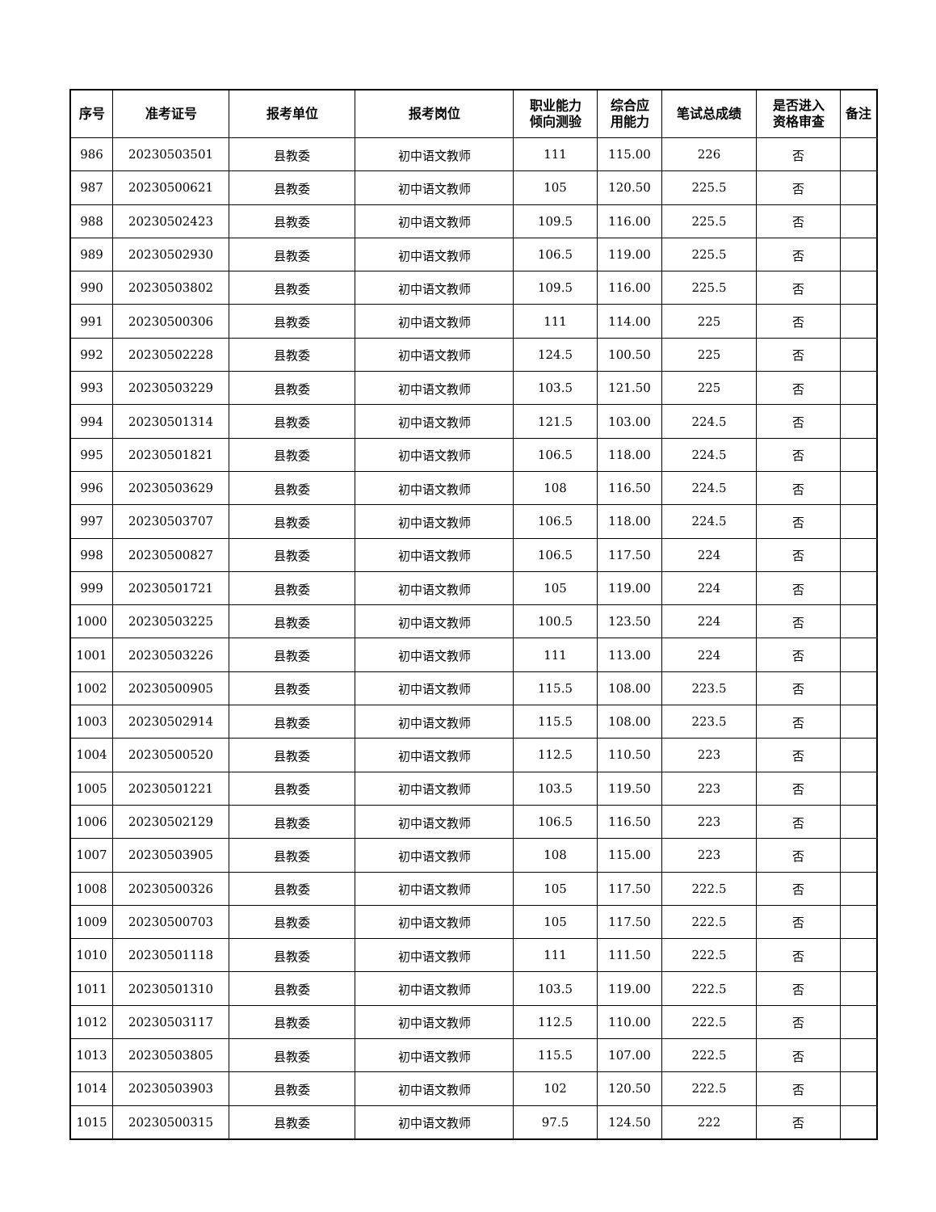| 序号 | 准考证号 | 报考单位 | 报考岗位 | 职业能力 倾向测验 | 综合应 用能力 | 笔试总成绩 | 是否进入 资格审查 | 备注 |
| --- | --- | --- | --- | --- | --- | --- | --- | --- |
| 986 | 20230503501 | 县教委 | 初中语文教师 | 111 | 115.00 | 226 | 否 | |
| 987 | 20230500621 | 县教委 | 初中语文教师 | 105 | 120.50 | 225.5 | 否 | |
| 988 | 20230502423 | 县教委 | 初中语文教师 | 109.5 | 116.00 | 225.5 | 否 | |
| 989 | 20230502930 | 县教委 | 初中语文教师 | 106.5 | 119.00 | 225.5 | 否 | |
| 990 | 20230503802 | 县教委 | 初中语文教师 | 109.5 | 116.00 | 225.5 | 否 | |
| 991 | 20230500306 | 县教委 | 初中语文教师 | 111 | 114.00 | 225 | 否 | |
| 992 | 20230502228 | 县教委 | 初中语文教师 | 124.5 | 100.50 | 225 | 否 | |
| 993 | 20230503229 | 县教委 | 初中语文教师 | 103.5 | 121.50 | 225 | 否 | |
| 994 | 20230501314 | 县教委 | 初中语文教师 | 121.5 | 103.00 | 224.5 | 否 | |
| 995 | 20230501821 | 县教委 | 初中语文教师 | 106.5 | 118.00 | 224.5 | 否 | |
| 996 | 20230503629 | 县教委 | 初中语文教师 | 108 | 116.50 | 224.5 | 否 | |
| 997 | 20230503707 | 县教委 | 初中语文教师 | 106.5 | 118.00 | 224.5 | 否 | |
| 998 | 20230500827 | 县教委 | 初中语文教师 | 106.5 | 117.50 | 224 | 否 | |
| 999 | 20230501721 | 县教委 | 初中语文教师 | 105 | 119.00 | 224 | 否 | |
| 1000 | 20230503225 | 县教委 | 初中语文教师 | 100.5 | 123.50 | 224 | 否 | |
| 1001 | 20230503226 | 县教委 | 初中语文教师 | 111 | 113.00 | 224 | 否 | |
| 1002 | 20230500905 | 县教委 | 初中语文教师 | 115.5 | 108.00 | 223.5 | 否 | |
| 1003 | 20230502914 | 县教委 | 初中语文教师 | 115.5 | 108.00 | 223.5 | 否 | |
| 1004 | 20230500520 | 县教委 | 初中语文教师 | 112.5 | 110.50 | 223 | 否 | |
| 1005 | 20230501221 | 县教委 | 初中语文教师 | 103.5 | 119.50 | 223 | 否 | |
| 1006 | 20230502129 | 县教委 | 初中语文教师 | 106.5 | 116.50 | 223 | 否 | |
| 1007 | 20230503905 | 县教委 | 初中语文教师 | 108 | 115.00 | 223 | 否 | |
| 1008 | 20230500326 | 县教委 | 初中语文教师 | 105 | 117.50 | 222.5 | 否 | |
| 1009 | 20230500703 | 县教委 | 初中语文教师 | 105 | 117.50 | 222.5 | 否 | |
| 1010 | 20230501118 | 县教委 | 初中语文教师 | 111 | 111.50 | 222.5 | 否 | |
| 1011 | 20230501310 | 县教委 | 初中语文教师 | 103.5 | 119.00 | 222.5 | 否 | |
| 1012 | 20230503117 | 县教委 | 初中语文教师 | 112.5 | 110.00 | 222.5 | 否 | |
| 1013 | 20230503805 | 县教委 | 初中语文教师 | 115.5 | 107.00 | 222.5 | 否 | |
| 1014 | 20230503903 | 县教委 | 初中语文教师 | 102 | 120.50 | 222.5 | 否 | |
| 1015 | 20230500315 | 县教委 | 初中语文教师 | 97.5 | 124.50 | 222 | 否 | |